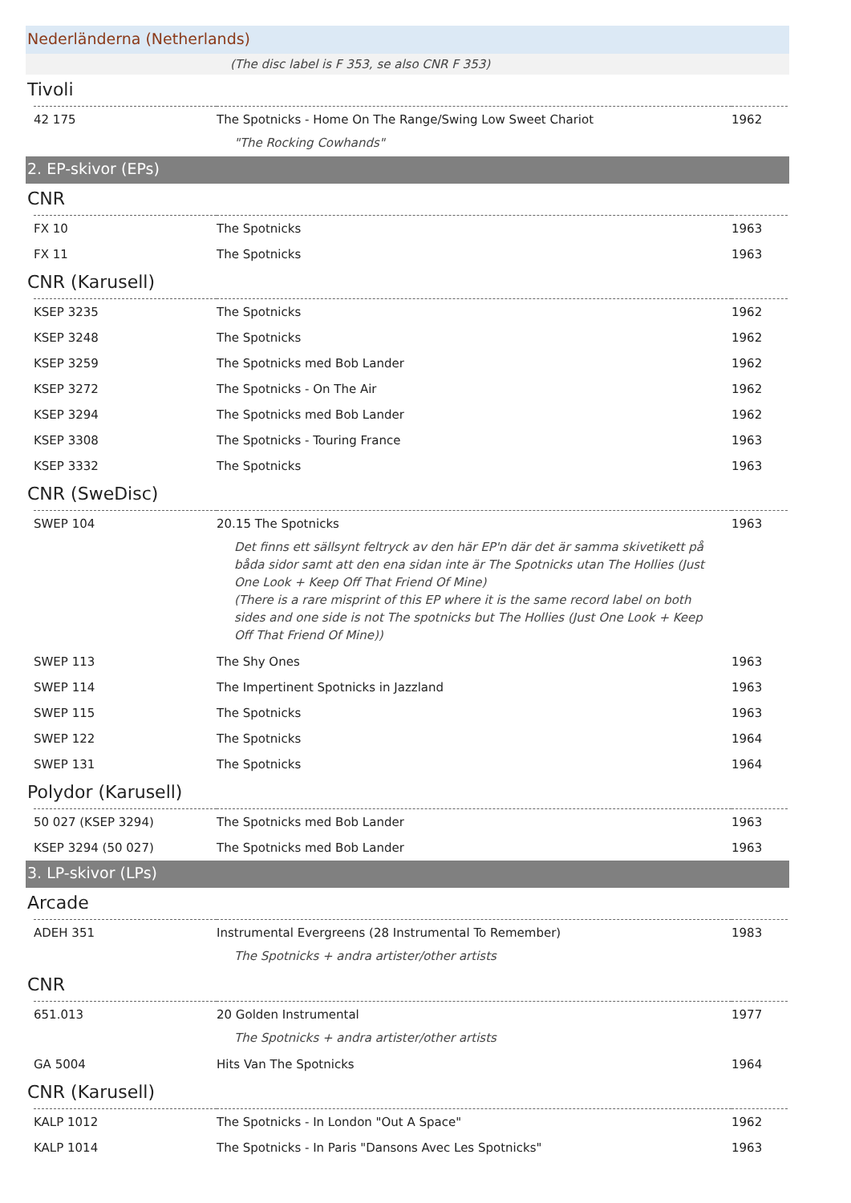Nederländerna (Netherlands)
(The disc label is F 353, se also CNR F 353)
Tivoli
| 42 175 | The Spotnicks - Home On The Range/Swing Low Sweet Chariot | 1962 |
| | "The Rocking Cowhands" | |
2. EP-skivor (EPs)
CNR
| FX 10 | The Spotnicks | 1963 |
| FX 11 | The Spotnicks | 1963 |
CNR (Karusell)
| KSEP 3235 | The Spotnicks | 1962 |
| KSEP 3248 | The Spotnicks | 1962 |
| KSEP 3259 | The Spotnicks med Bob Lander | 1962 |
| KSEP 3272 | The Spotnicks - On The Air | 1962 |
| KSEP 3294 | The Spotnicks med Bob Lander | 1962 |
| KSEP 3308 | The Spotnicks - Touring France | 1963 |
| KSEP 3332 | The Spotnicks | 1963 |
CNR (SweDisc)
| SWEP 104 | 20.15 The Spotnicks | 1963 |
| | Det finns ett sällsynt feltryck av den här EP'n där det är samma skivetikett på båda sidor samt att den ena sidan inte är The Spotnicks utan The Hollies (Just One Look + Keep Off That Friend Of Mine) (There is a rare misprint of this EP where it is the same record label on both sides and one side is not The spotnicks but The Hollies (Just One Look + Keep Off That Friend Of Mine)) | |
| SWEP 113 | The Shy Ones | 1963 |
| SWEP 114 | The Impertinent Spotnicks in Jazzland | 1963 |
| SWEP 115 | The Spotnicks | 1963 |
| SWEP 122 | The Spotnicks | 1964 |
| SWEP 131 | The Spotnicks | 1964 |
Polydor (Karusell)
| 50 027 (KSEP 3294) | The Spotnicks med Bob Lander | 1963 |
| KSEP 3294 (50 027) | The Spotnicks med Bob Lander | 1963 |
3. LP-skivor (LPs)
Arcade
| ADEH 351 | Instrumental Evergreens (28 Instrumental To Remember) | 1983 |
| | The Spotnicks + andra artister/other artists | |
CNR
| 651.013 | 20 Golden Instrumental | 1977 |
| | The Spotnicks + andra artister/other artists | |
| GA 5004 | Hits Van The Spotnicks | 1964 |
CNR (Karusell)
| KALP 1012 | The Spotnicks - In London "Out A Space" | 1962 |
| KALP 1014 | The Spotnicks - In Paris "Dansons Avec Les Spotnicks" | 1963 |